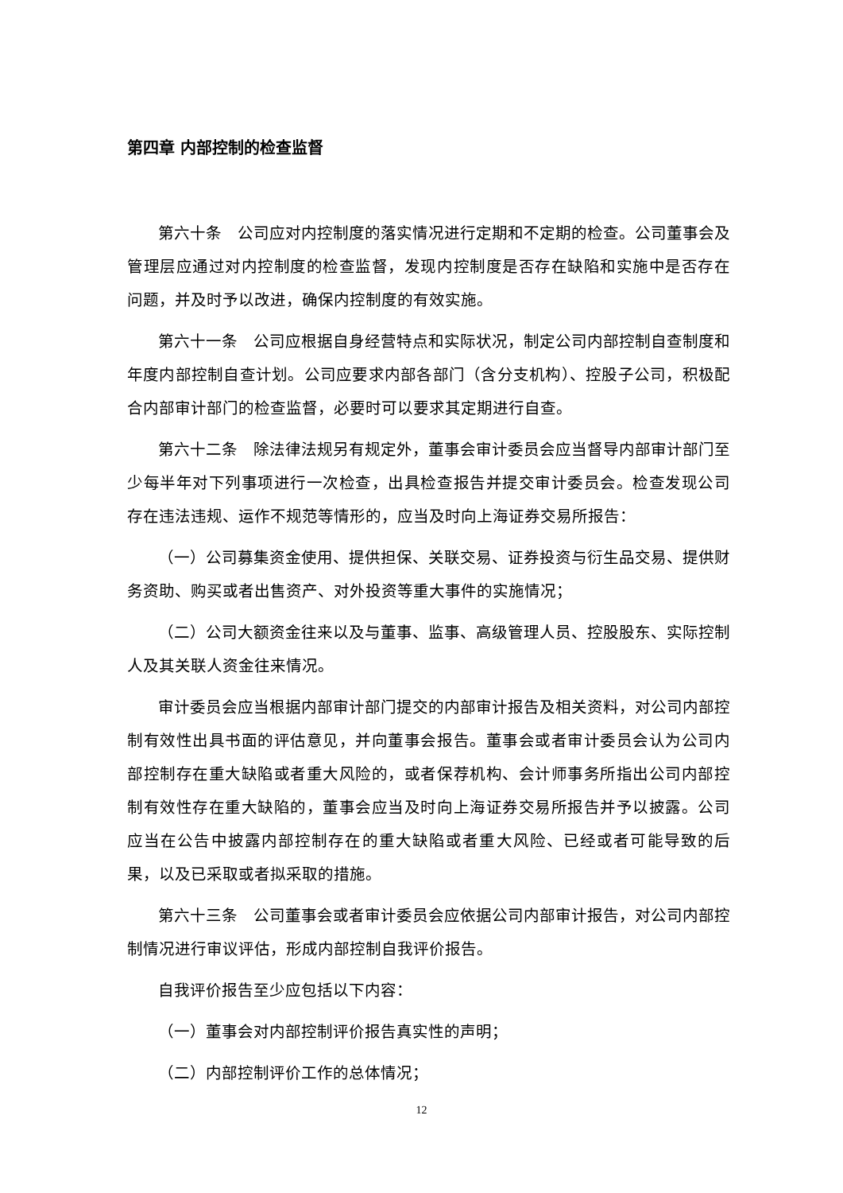第四章 内部控制的检查监督
第六十条　公司应对内控制度的落实情况进行定期和不定期的检查。公司董事会及管理层应通过对内控制度的检查监督，发现内控制度是否存在缺陷和实施中是否存在问题，并及时予以改进，确保内控制度的有效实施。
第六十一条　公司应根据自身经营特点和实际状况，制定公司内部控制自查制度和年度内部控制自查计划。公司应要求内部各部门（含分支机构）、控股子公司，积极配合内部审计部门的检查监督，必要时可以要求其定期进行自查。
第六十二条　除法律法规另有规定外，董事会审计委员会应当督导内部审计部门至少每半年对下列事项进行一次检查，出具检查报告并提交审计委员会。检查发现公司存在违法违规、运作不规范等情形的，应当及时向上海证券交易所报告：
（一）公司募集资金使用、提供担保、关联交易、证券投资与衍生品交易、提供财务资助、购买或者出售资产、对外投资等重大事件的实施情况；
（二）公司大额资金往来以及与董事、监事、高级管理人员、控股股东、实际控制人及其关联人资金往来情况。
审计委员会应当根据内部审计部门提交的内部审计报告及相关资料，对公司内部控制有效性出具书面的评估意见，并向董事会报告。董事会或者审计委员会认为公司内部控制存在重大缺陷或者重大风险的，或者保荐机构、会计师事务所指出公司内部控制有效性存在重大缺陷的，董事会应当及时向上海证券交易所报告并予以披露。公司应当在公告中披露内部控制存在的重大缺陷或者重大风险、已经或者可能导致的后果，以及已采取或者拟采取的措施。
第六十三条　公司董事会或者审计委员会应依据公司内部审计报告，对公司内部控制情况进行审议评估，形成内部控制自我评价报告。
自我评价报告至少应包括以下内容：
（一）董事会对内部控制评价报告真实性的声明；
（二）内部控制评价工作的总体情况；
12